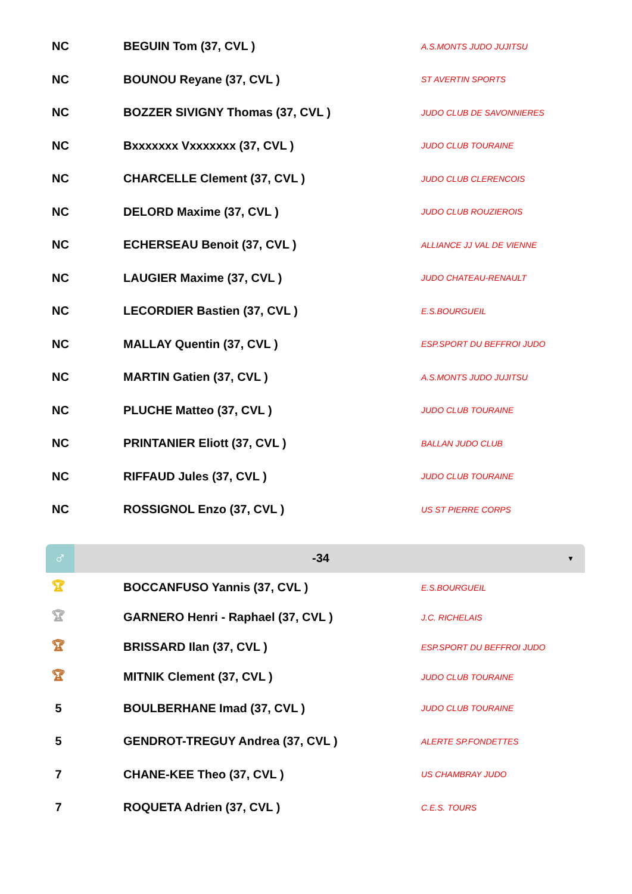| NC | BEGUIN Tom (37, CVL ) | A.S.MONTS JUDO JUJITSU |
| NC | BOUNOU Reyane (37, CVL ) | ST AVERTIN SPORTS |
| NC | BOZZER SIVIGNY Thomas (37, CVL ) | JUDO CLUB DE SAVONNIERES |
| NC | Bxxxxxxx Vxxxxxxx (37, CVL ) | JUDO CLUB TOURAINE |
| NC | CHARCELLE Clement (37, CVL ) | JUDO CLUB CLERENCOIS |
| NC | DELORD Maxime (37, CVL ) | JUDO CLUB ROUZIEROIS |
| NC | ECHERSEAU Benoit (37, CVL ) | ALLIANCE JJ VAL DE VIENNE |
| NC | LAUGIER Maxime (37, CVL ) | JUDO CHATEAU-RENAULT |
| NC | LECORDIER Bastien (37, CVL ) | E.S.BOURGUEIL |
| NC | MALLAY Quentin (37, CVL ) | ESP.SPORT DU BEFFROI JUDO |
| NC | MARTIN Gatien (37, CVL ) | A.S.MONTS JUDO JUJITSU |
| NC | PLUCHE Matteo (37, CVL ) | JUDO CLUB TOURAINE |
| NC | PRINTANIER Eliott (37, CVL ) | BALLAN JUDO CLUB |
| NC | RIFFAUD Jules (37, CVL ) | JUDO CLUB TOURAINE |
| NC | ROSSIGNOL Enzo (37, CVL ) | US ST PIERRE CORPS |
♂
-34
▼
| 🏆︎ | BOCCANFUSO Yannis (37, CVL ) | E.S.BOURGUEIL |
| 🏆︎ | GARNERO Henri - Raphael (37, CVL ) | J.C. RICHELAIS |
| 🏆︎ | BRISSARD Ilan (37, CVL ) | ESP.SPORT DU BEFFROI JUDO |
| 🏆︎ | MITNIK Clement (37, CVL ) | JUDO CLUB TOURAINE |
| 5 | BOULBERHANE Imad (37, CVL ) | JUDO CLUB TOURAINE |
| 5 | GENDROT-TREGUY Andrea (37, CVL ) | ALERTE SP.FONDETTES |
| 7 | CHANE-KEE Theo (37, CVL ) | US CHAMBRAY JUDO |
| 7 | ROQUETA Adrien (37, CVL ) | C.E.S. TOURS |